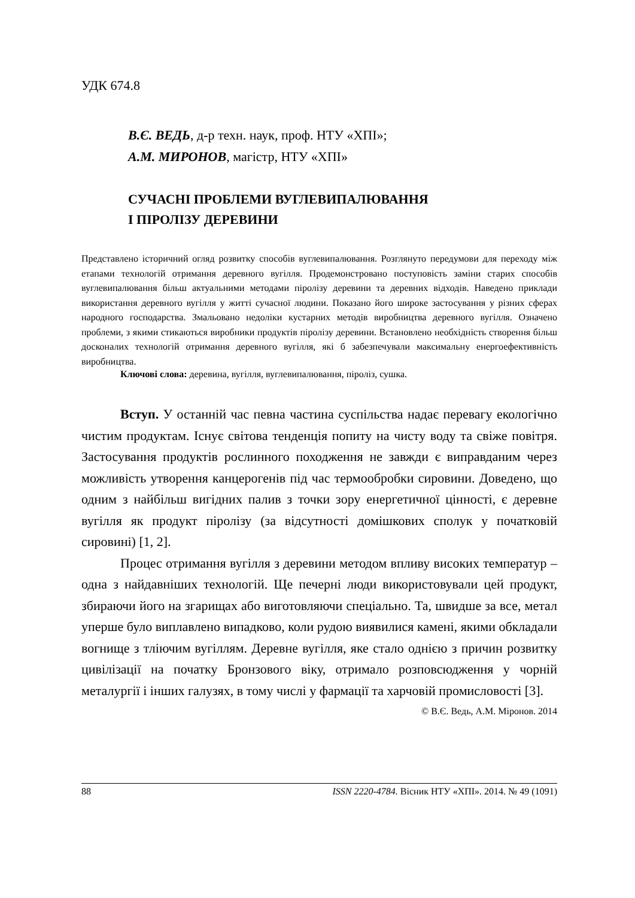УДК 674.8
В.Є. ВЕДЬ, д-р техн. наук, проф. НТУ «ХПІ»;
А.М. МИРОНОВ, магістр, НТУ «ХПІ»
СУЧАСНІ ПРОБЛЕМИ ВУГЛЕВИПАЛЮВАННЯ
І ПІРОЛІЗУ ДЕРЕВИНИ
Представлено історичний огляд розвитку способів вуглевипалювання. Розглянуто передумови для переходу між етапами технологій отримання деревного вугілля. Продемонстровано поступовість заміни старих способів вуглевипалювання більш актуальними методами піролізу деревини та деревних відходів. Наведено приклади використання деревного вугілля у житті сучасної людини. Показано його широке застосування у різних сферах народного господарства. Змальовано недоліки кустарних методів виробництва деревного вугілля. Означено проблеми, з якими стикаються виробники продуктів піролізу деревини. Встановлено необхідність створення більш досконалих технологій отримання деревного вугілля, які б забезпечували максимальну енергоефективність виробництва.
Ключові слова: деревина, вугілля, вуглевипалювання, піроліз, сушка.
Вступ. У останній час певна частина суспільства надає перевагу екологічно чистим продуктам. Існує світова тенденція попиту на чисту воду та свіже повітря. Застосування продуктів рослинного походження не завжди є виправданим через можливість утворення канцерогенів під час термообробки сировини. Доведено, що одним з найбільш вигідних палив з точки зору енергетичної цінності, є деревне вугілля як продукт піролізу (за відсутності домішкових сполук у початковій сировині) [1, 2].
Процес отримання вугілля з деревини методом впливу високих температур – одна з найдавніших технологій. Ще печерні люди використовували цей продукт, збираючи його на згарищах або виготовляючи спеціально. Та, швидше за все, метал уперше було виплавлено випадково, коли рудою виявилися камені, якими обкладали вогнище з тліючим вугіллям. Деревне вугілля, яке стало однією з причин розвитку цивілізації на початку Бронзового віку, отримало розповсюдження у чорній металургії і інших галузях, в тому числі у фармації та харчовій промисловості [3].
© В.Є. Ведь, А.М. Міронов. 2014
88 ISSN 2220-4784. Вісник НТУ «ХПІ». 2014. № 49 (1091)